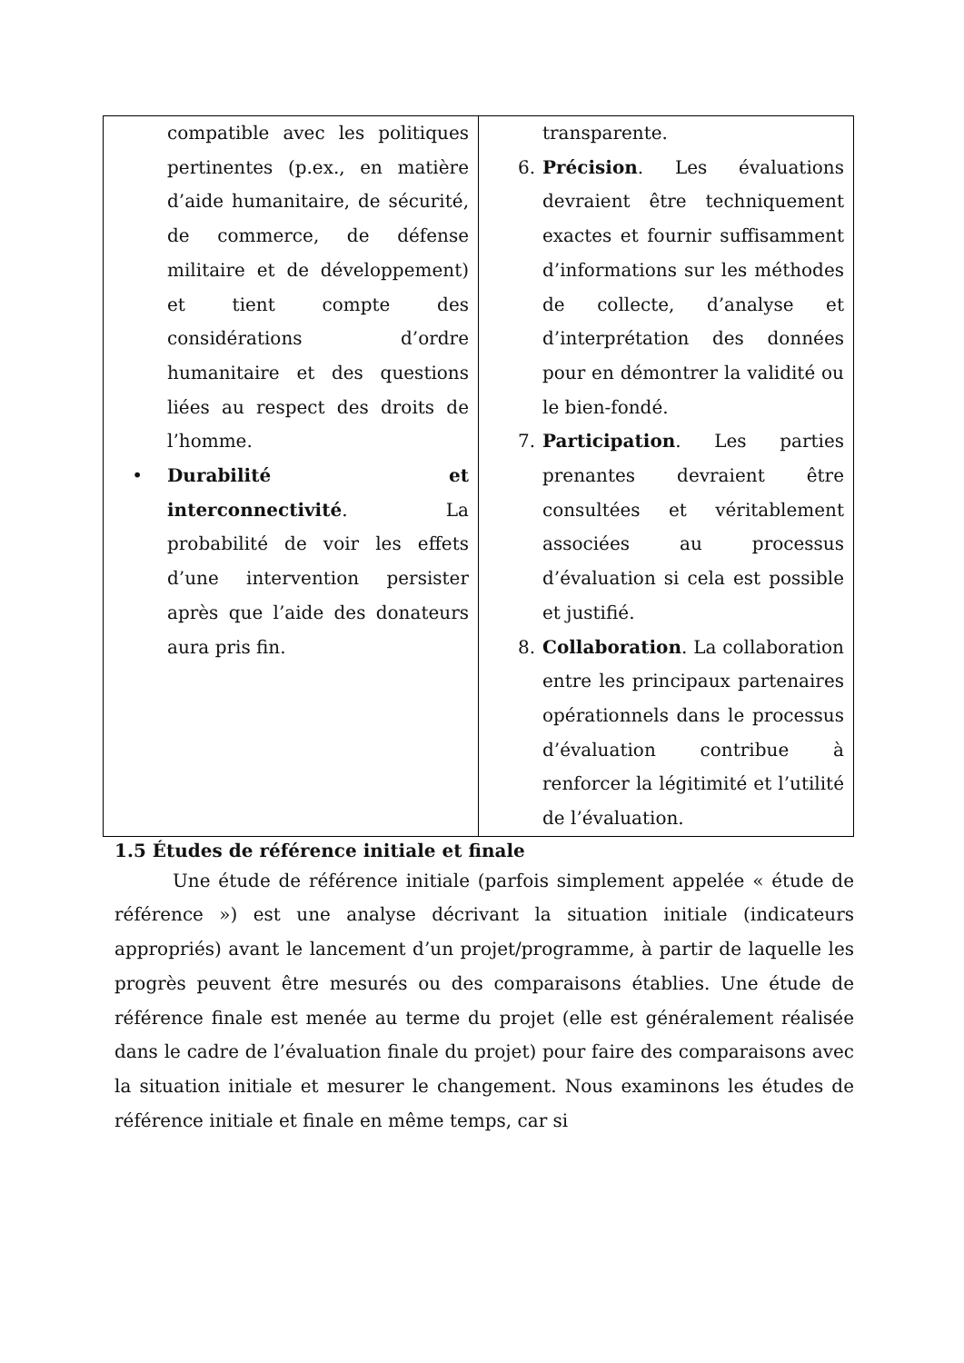| compatible avec les politiques pertinentes (p.ex., en matière d’aide humanitaire, de sécurité, de commerce, de défense militaire et de développement) et tient compte des considérations d’ordre humanitaire et des questions liées au respect des droits de l’homme. • Durabilité et interconnectivité . La probabilité de voir les effets d’une intervention persister après que l’aide des donateurs aura pris fin. | transparente. 6. Précision . Les évaluations devraient être techniquement exactes et fournir suffisamment d’informations sur les méthodes de collecte, d’analyse et d’interprétation des données pour en démontrer la validité ou le bien-fondé. 7. Participation . Les parties prenantes devraient être consultées et véritablement associées au processus d’évaluation si cela est possible et justifié. 8. Collaboration . La collaboration entre les principaux partenaires opérationnels dans le processus d’évaluation contribue à renforcer la légitimité et l’utilité de l’évaluation. |
1.5 Études de référence initiale et finale
Une étude de référence initiale (parfois simplement appelée « étude de référence ») est une analyse décrivant la situation initiale (indicateurs appropriés) avant le lancement d’un projet/programme, à partir de laquelle les progrès peuvent être mesurés ou des comparaisons établies. Une étude de référence finale est menée au terme du projet (elle est généralement réalisée dans le cadre de l’évaluation finale du projet) pour faire des comparaisons avec la situation initiale et mesurer le changement. Nous examinons les études de référence initiale et finale en même temps, car si